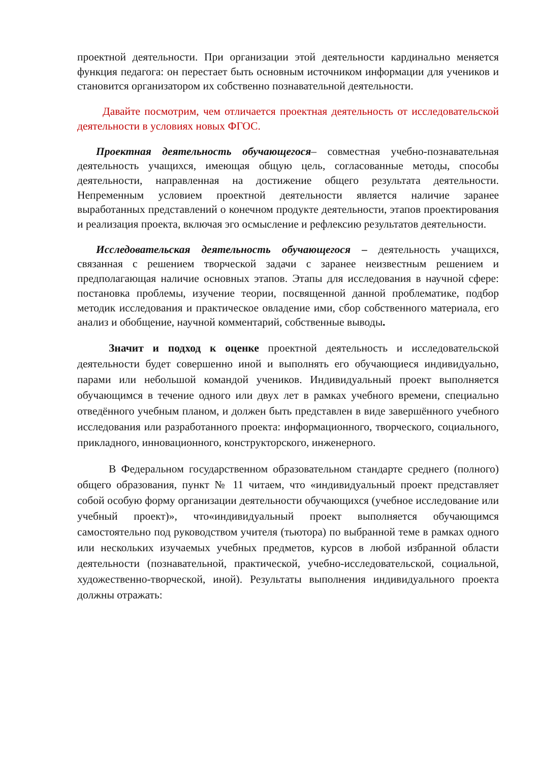проектной деятельности. При организации этой деятельности кардинально меняется функция педагога: он перестает быть основным источником информации для учеников и становится организатором их собственно познавательной деятельности.
Давайте посмотрим, чем отличается проектная деятельность от исследовательской деятельности в условиях новых ФГОС.
Проектная деятельность обучающегося– совместная учебно-познавательная деятельность учащихся, имеющая общую цель, согласованные методы, способы деятельности, направленная на достижение общего результата деятельности. Непременным условием проектной деятельности является наличие заранее выработанных представлений о конечном продукте деятельности, этапов проектирования и реализация проекта, включая эго осмысление и рефлексию результатов деятельности.
Исследовательская деятельность обучающегося – деятельность учащихся, связанная с решением творческой задачи с заранее неизвестным решением и предполагающая наличие основных этапов. Этапы для исследования в научной сфере: постановка проблемы, изучение теории, посвященной данной проблематике, подбор методик исследования и практическое овладение ими, сбор собственного материала, его анализ и обобщение, научной комментарий, собственные выводы.
Значит и подход к оценке проектной деятельность и исследовательской деятельности будет совершенно иной и выполнять его обучающиеся индивидуально, парами или небольшой командой учеников. Индивидуальный проект выполняется обучающимся в течение одного или двух лет в рамках учебного времени, специально отведённого учебным планом, и должен быть представлен в виде завершённого учебного исследования или разработанного проекта: информационного, творческого, социального, прикладного, инновационного, конструкторского, инженерного.
В Федеральном государственном образовательном стандарте среднего (полного) общего образования, пункт № 11 читаем, что «индивидуальный проект представляет собой особую форму организации деятельности обучающихся (учебное исследование или учебный проект)», что«индивидуальный проект выполняется обучающимся самостоятельно под руководством учителя (тьютора) по выбранной теме в рамках одного или нескольких изучаемых учебных предметов, курсов в любой избранной области деятельности (познавательной, практической, учебно-исследовательской, социальной, художественно-творческой, иной). Результаты выполнения индивидуального проекта должны отражать: